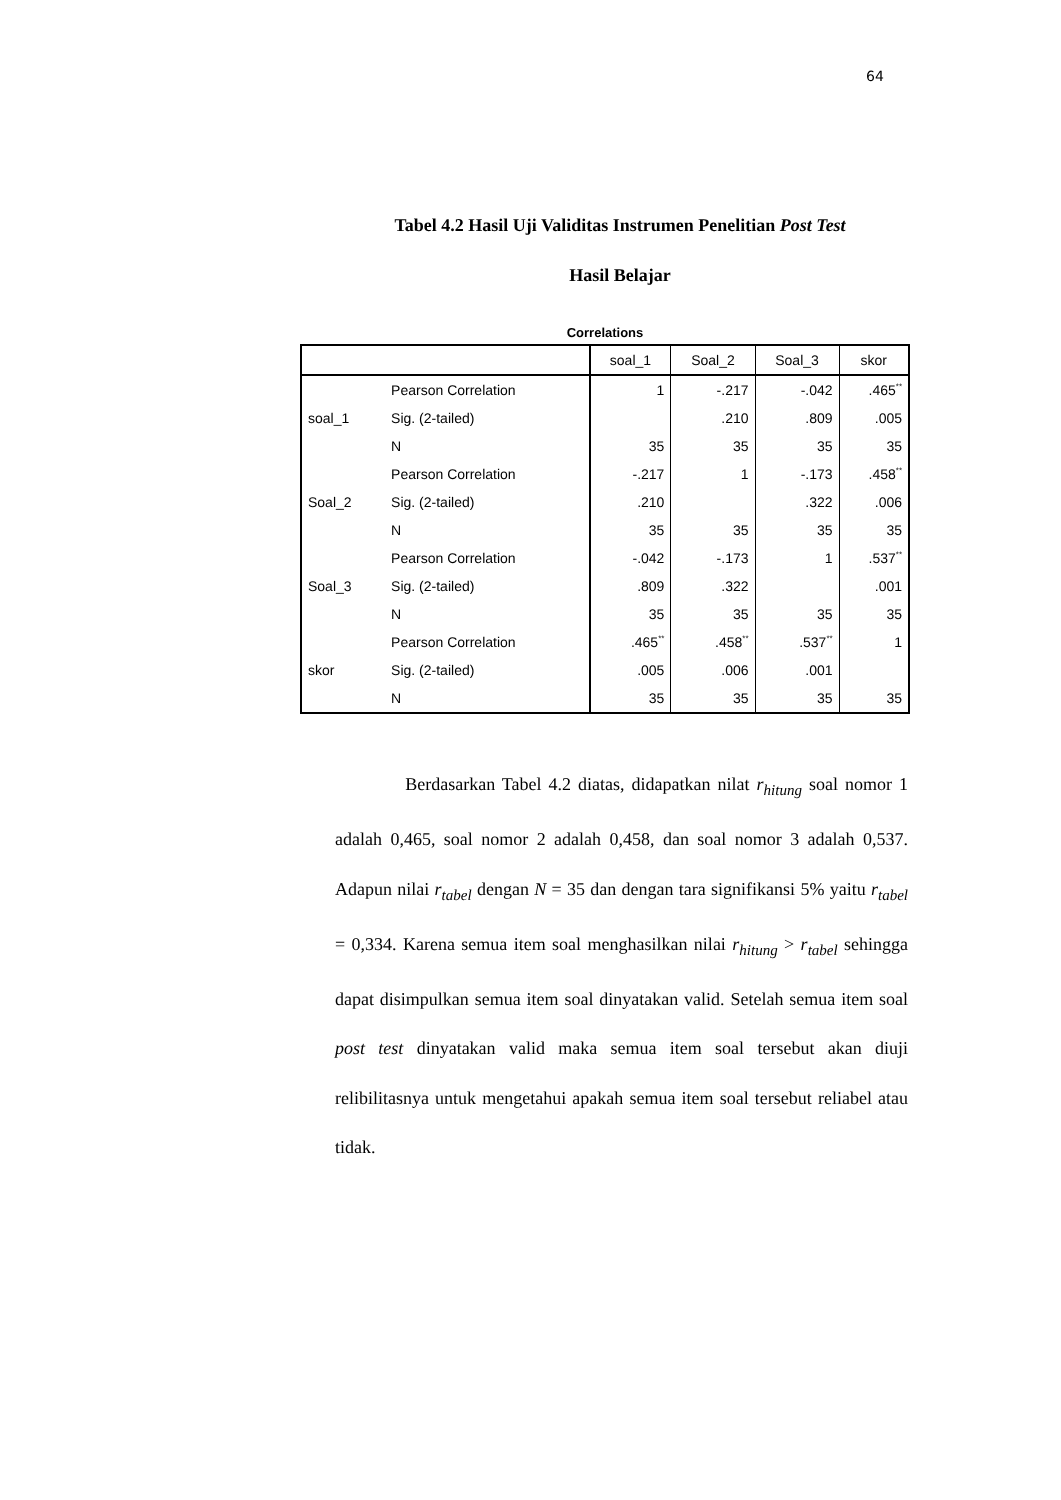64
Tabel 4.2 Hasil Uji Validitas Instrumen Penelitian Post Test
Hasil Belajar
Correlations
| | | soal_1 | Soal_2 | Soal_3 | skor |
| --- | --- | --- | --- | --- | --- |
| soal_1 | Pearson Correlation | 1 | -.217 | -.042 | .465<sup>**</sup> |
| | Sig. (2-tailed) | | .210 | .809 | .005 |
| | N | 35 | 35 | 35 | 35 |
| Soal_2 | Pearson Correlation | -.217 | 1 | -.173 | .458<sup>**</sup> |
| | Sig. (2-tailed) | .210 | | .322 | .006 |
| | N | 35 | 35 | 35 | 35 |
| Soal_3 | Pearson Correlation | -.042 | -.173 | 1 | .537<sup>**</sup> |
| | Sig. (2-tailed) | .809 | .322 | | .001 |
| | N | 35 | 35 | 35 | 35 |
| skor | Pearson Correlation | .465<sup>**</sup> | .458<sup>**</sup> | .537<sup>**</sup> | 1 |
| | Sig. (2-tailed) | .005 | .006 | .001 | |
| | N | 35 | 35 | 35 | 35 |
Berdasarkan Tabel 4.2 diatas, didapatkan nilat r<sub>hitung</sub> soal nomor 1 adalah 0,465, soal nomor 2 adalah 0,458, dan soal nomor 3 adalah 0,537. Adapun nilai r<sub>tabel</sub> dengan N = 35 dan dengan tara signifikansi 5% yaitu r<sub>tabel</sub> = 0,334. Karena semua item soal menghasilkan nilai r<sub>hitung</sub> > r<sub>tabel</sub> sehingga dapat disimpulkan semua item soal dinyatakan valid. Setelah semua item soal post test dinyatakan valid maka semua item soal tersebut akan diuji relibilitasnya untuk mengetahui apakah semua item soal tersebut reliabel atau tidak.